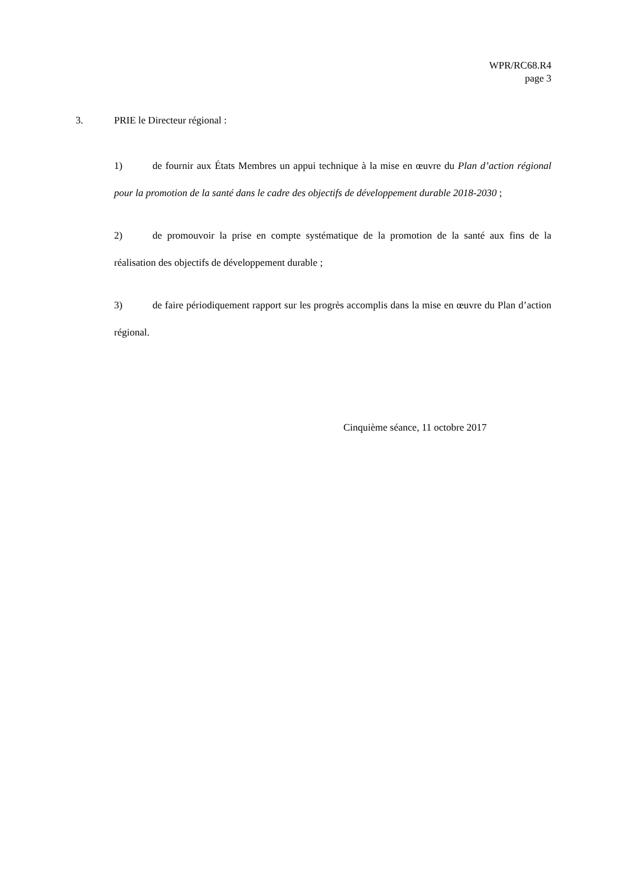WPR/RC68.R4
page 3
3. PRIE le Directeur régional :
1) de fournir aux États Membres un appui technique à la mise en œuvre du Plan d’action régional pour la promotion de la santé dans le cadre des objectifs de développement durable 2018-2030 ;
2) de promouvoir la prise en compte systématique de la promotion de la santé aux fins de la réalisation des objectifs de développement durable ;
3) de faire périodiquement rapport sur les progrès accomplis dans la mise en œuvre du Plan d’action régional.
Cinquième séance, 11 octobre 2017